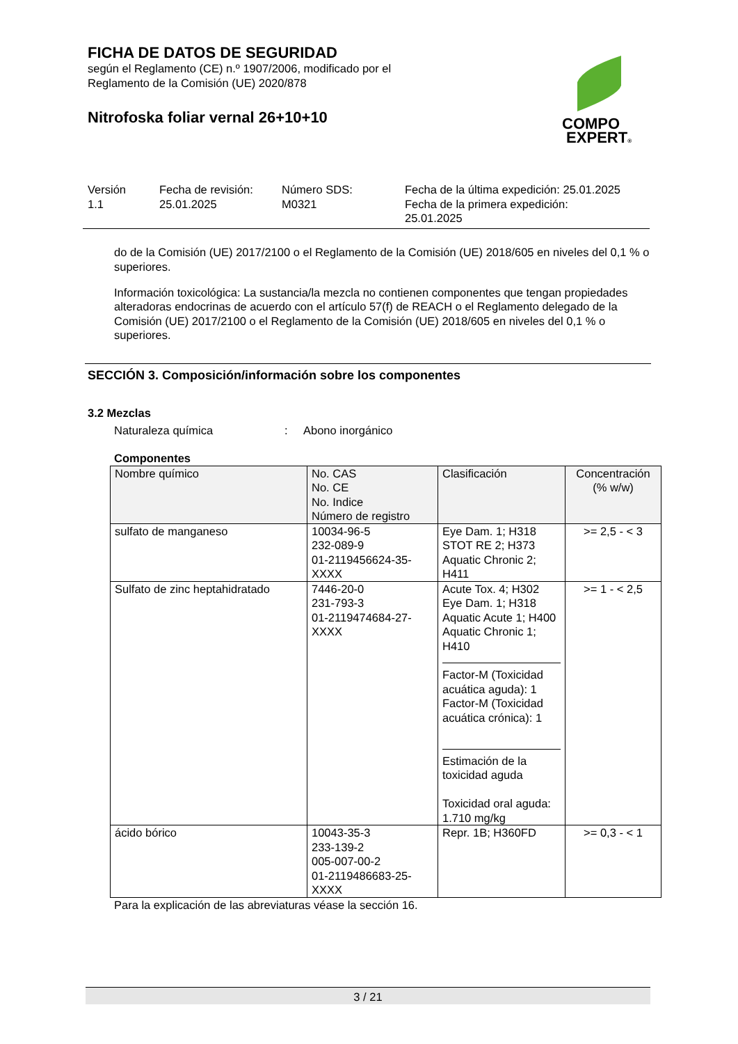FICHA DE DATOS DE SEGURIDAD
según el Reglamento (CE) n.º 1907/2006, modificado por el
Reglamento de la Comisión (UE) 2020/878
Nitrofoska foliar vernal 26+10+10
COMPO
EXPERT®
Versión
1.1
Fecha de revisión:
25.01.2025
Número SDS:
M0321
Fecha de la última expedición: 25.01.2025
Fecha de la primera expedición:
25.01.2025
do de la Comisión (UE) 2017/2100 o el Reglamento de la Comisión (UE) 2018/605 en niveles del 0,1 % o superiores.
Información toxicológica: La sustancia/la mezcla no contienen componentes que tengan propiedades alteradoras endocrinas de acuerdo con el artículo 57(f) de REACH o el Reglamento delegado de la Comisión (UE) 2017/2100 o el Reglamento de la Comisión (UE) 2018/605 en niveles del 0,1 % o superiores.
SECCIÓN 3. Composición/información sobre los componentes
3.2 Mezclas
Naturaleza química: Abono inorgánico
Componentes
| Nombre químico | No. CAS No. CE No. Indice Número de registro | Clasificación | Concentración (% w/w) |
| --- | --- | --- | --- |
| sulfato de manganeso | 10034-96-5 232-089-9 01-2119456624-35-XXXX | Eye Dam. 1; H318 STOT RE 2; H373 Aquatic Chronic 2; H411 | >= 2,5 - < 3 |
| Sulfato de zinc heptahidratado | 7446-20-0 231-793-3 01-2119474684-27-XXXX | Acute Tox. 4; H302 Eye Dam. 1; H318 Aquatic Acute 1; H400 Aquatic Chronic 1; H410 Factor-M (Toxicidad acuática aguda): 1 Factor-M (Toxicidad acuática crónica): 1 Estimación de la toxicidad aguda Toxicidad oral aguda: 1.710 mg/kg | >= 1 - < 2,5 |
| ácido bórico | 10043-35-3 233-139-2 005-007-00-2 01-2119486683-25-XXXX | Repr. 1B; H360FD | >= 0,3 - < 1 |
Para la explicación de las abreviaturas véase la sección 16.
3 / 21